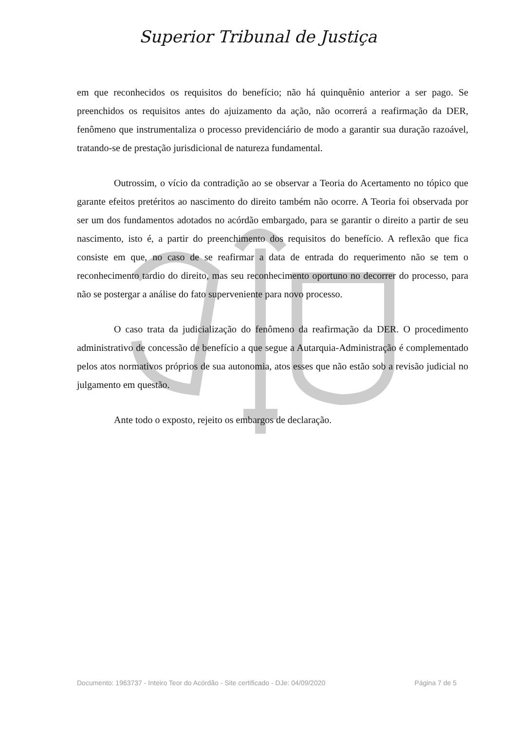Superior Tribunal de Justiça
em que reconhecidos os requisitos do benefício; não há quinquênio anterior a ser pago. Se preenchidos os requisitos antes do ajuizamento da ação, não ocorrerá a reafirmação da DER, fenômeno que instrumentaliza o processo previdenciário de modo a garantir sua duração razoável, tratando-se de prestação jurisdicional de natureza fundamental.
Outrossim, o vício da contradição ao se observar a Teoria do Acertamento no tópico que garante efeitos pretéritos ao nascimento do direito também não ocorre. A Teoria foi observada por ser um dos fundamentos adotados no acórdão embargado, para se garantir o direito a partir de seu nascimento, isto é, a partir do preenchimento dos requisitos do benefício. A reflexão que fica consiste em que, no caso de se reafirmar a data de entrada do requerimento não se tem o reconhecimento tardio do direito, mas seu reconhecimento oportuno no decorrer do processo, para não se postergar a análise do fato superveniente para novo processo.
O caso trata da judicialização do fenômeno da reafirmação da DER. O procedimento administrativo de concessão de benefício a que segue a Autarquia-Administração é complementado pelos atos normativos próprios de sua autonomia, atos esses que não estão sob a revisão judicial no julgamento em questão.
Ante todo o exposto, rejeito os embargos de declaração.
Documento: 1963737 - Inteiro Teor do Acórdão - Site certificado - DJe: 04/09/2020 Página 7 de 5